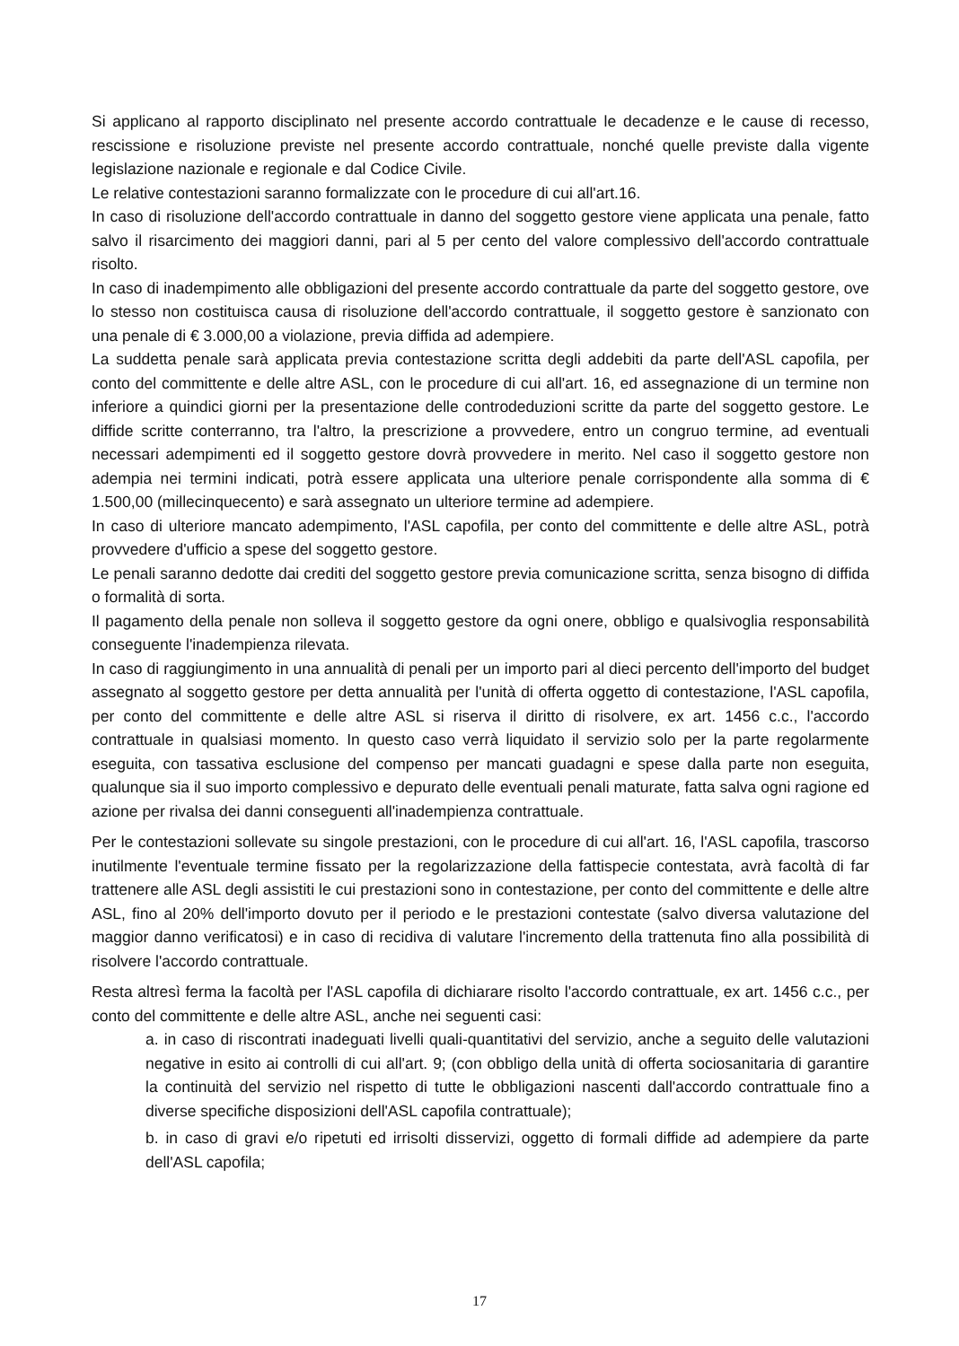Si applicano al rapporto disciplinato nel presente accordo contrattuale le decadenze e le cause di recesso, rescissione e risoluzione previste nel presente accordo contrattuale, nonché quelle previste dalla vigente legislazione nazionale e regionale e dal Codice Civile.
Le relative contestazioni saranno formalizzate con le procedure di cui all'art.16.
In caso di risoluzione dell'accordo contrattuale in danno del soggetto gestore viene applicata una penale, fatto salvo il risarcimento dei maggiori danni, pari al 5 per cento del valore complessivo dell'accordo contrattuale risolto.
In caso di inadempimento alle obbligazioni del presente accordo contrattuale da parte del soggetto gestore, ove lo stesso non costituisca causa di risoluzione dell'accordo contrattuale, il soggetto gestore è sanzionato con una penale di € 3.000,00 a violazione, previa diffida ad adempiere.
La suddetta penale sarà applicata previa contestazione scritta degli addebiti da parte dell'ASL capofila, per conto del committente e delle altre ASL, con le procedure di cui all'art. 16, ed assegnazione di un termine non inferiore a quindici giorni per la presentazione delle controdeduzioni scritte da parte del soggetto gestore. Le diffide scritte conterranno, tra l'altro, la prescrizione a provvedere, entro un congruo termine, ad eventuali necessari adempimenti ed il soggetto gestore dovrà provvedere in merito. Nel caso il soggetto gestore non adempia nei termini indicati, potrà essere applicata una ulteriore penale corrispondente alla somma di € 1.500,00 (millecinquecento) e sarà assegnato un ulteriore termine ad adempiere.
In caso di ulteriore mancato adempimento, l'ASL capofila, per conto del committente e delle altre ASL, potrà provvedere d'ufficio a spese del soggetto gestore.
Le penali saranno dedotte dai crediti del soggetto gestore previa comunicazione scritta, senza bisogno di diffida o formalità di sorta.
Il pagamento della penale non solleva il soggetto gestore da ogni onere, obbligo e qualsivoglia responsabilità conseguente l'inadempienza rilevata.
In caso di raggiungimento in una annualità di penali per un importo pari al dieci percento dell'importo del budget assegnato al soggetto gestore per detta annualità per l'unità di offerta oggetto di contestazione, l'ASL capofila, per conto del committente e delle altre ASL si riserva il diritto di risolvere, ex art. 1456 c.c., l'accordo contrattuale in qualsiasi momento. In questo caso verrà liquidato il servizio solo per la parte regolarmente eseguita, con tassativa esclusione del compenso per mancati guadagni e spese dalla parte non eseguita, qualunque sia il suo importo complessivo e depurato delle eventuali penali maturate, fatta salva ogni ragione ed azione per rivalsa dei danni conseguenti all'inadempienza contrattuale.
Per le contestazioni sollevate su singole prestazioni, con le procedure di cui all'art. 16, l'ASL capofila, trascorso inutilmente l'eventuale termine fissato per la regolarizzazione della fattispecie contestata, avrà facoltà di far trattenere alle ASL degli assistiti le cui prestazioni sono in contestazione, per conto del committente e delle altre ASL, fino al 20% dell'importo dovuto per il periodo e le prestazioni contestate (salvo diversa valutazione del maggior danno verificatosi) e in caso di recidiva di valutare l'incremento della trattenuta fino alla possibilità di risolvere l'accordo contrattuale.
Resta altresì ferma la facoltà per l'ASL capofila di dichiarare risolto l'accordo contrattuale, ex art. 1456 c.c., per conto del committente e delle altre ASL, anche nei seguenti casi:
a. in caso di riscontrati inadeguati livelli quali-quantitativi del servizio, anche a seguito delle valutazioni negative in esito ai controlli di cui all'art. 9; (con obbligo della unità di offerta sociosanitaria di garantire la continuità del servizio nel rispetto di tutte le obbligazioni nascenti dall'accordo contrattuale fino a diverse specifiche disposizioni dell'ASL capofila contrattuale);
b. in caso di gravi e/o ripetuti ed irrisolti disservizi, oggetto di formali diffide ad adempiere da parte dell'ASL capofila;
17